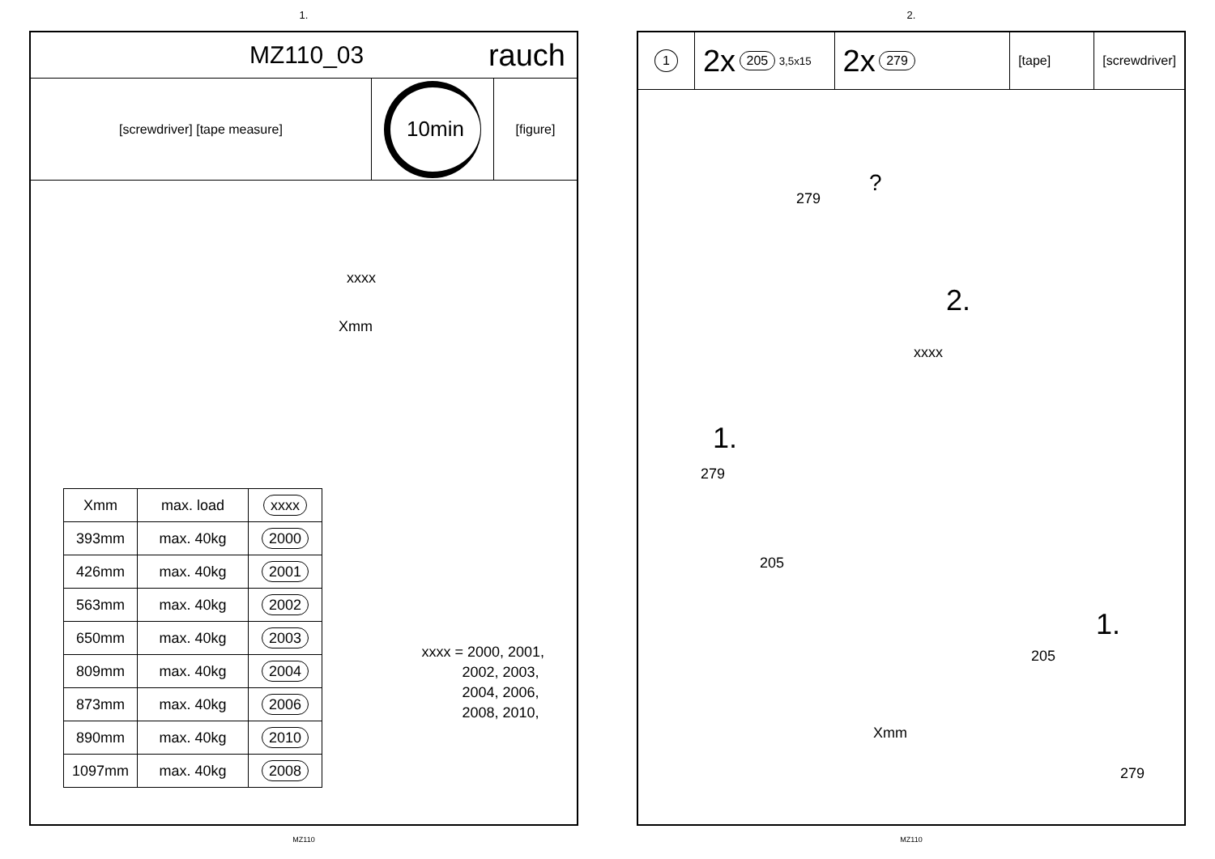1.
MZ110_03 rauch
[screwdriver] [tape measure]
10min
[figure]
xxxx
Xmm
| Xmm | max. load | xxxx |
| --- | --- | --- |
| 393mm | max. 40kg | 2000 |
| 426mm | max. 40kg | 2001 |
| 563mm | max. 40kg | 2002 |
| 650mm | max. 40kg | 2003 |
| 809mm | max. 40kg | 2004 |
| 873mm | max. 40kg | 2006 |
| 890mm | max. 40kg | 2010 |
| 1097mm | max. 40kg | 2008 |
xxxx = 2000, 2001,
2002, 2003,
2004, 2006,
2008, 2010,
MZ110
2.
1
2x 205 3,5x15
2x 279 [tape] [screwdriver]
279?
2.
xxxx
1.
279
205
1.
205
Xmm
279
MZ110